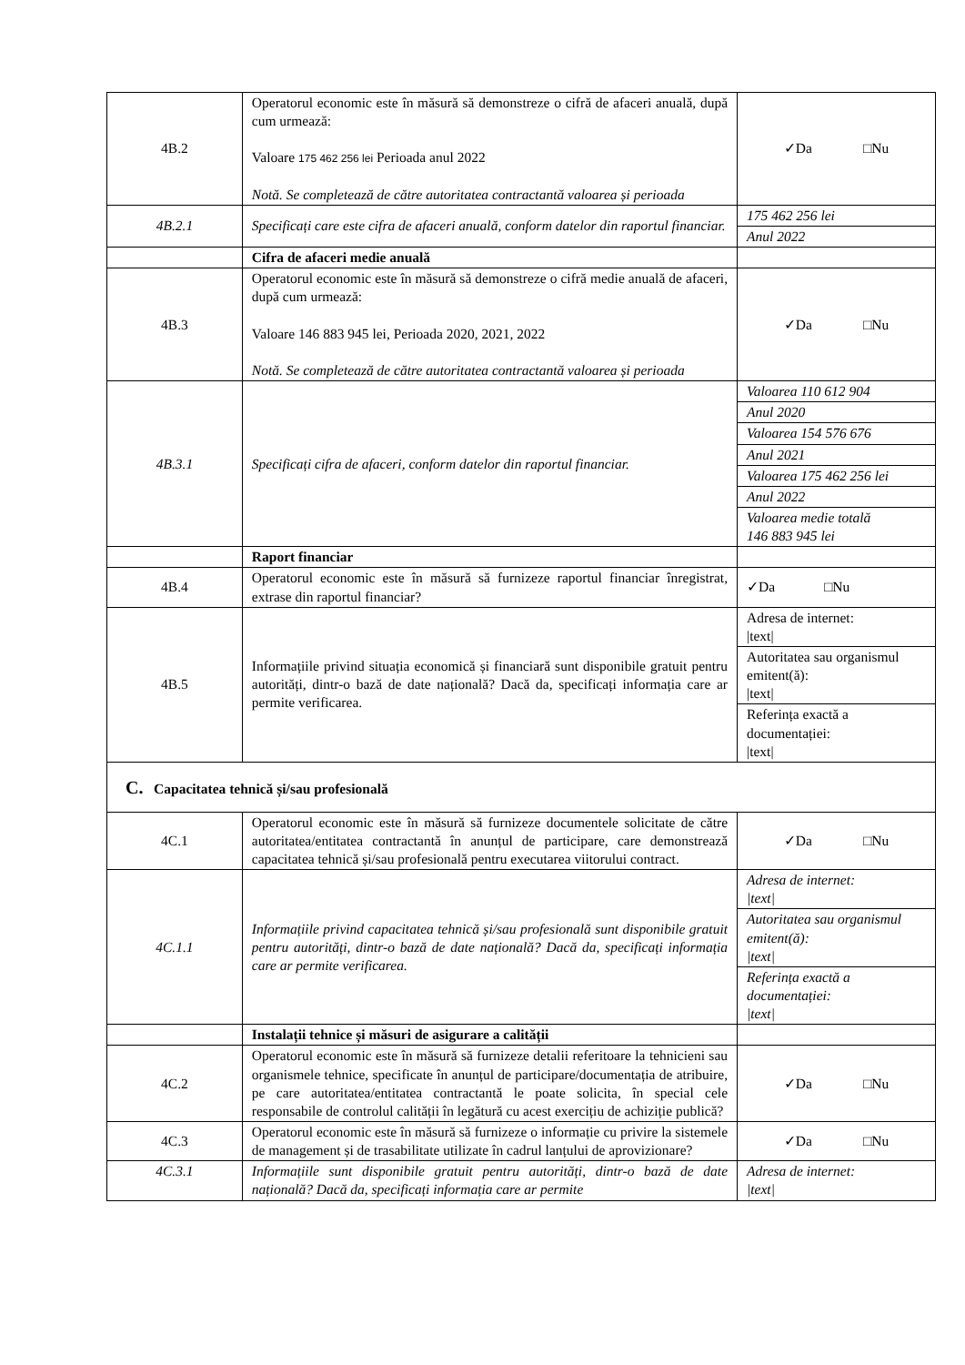| 4B.2 | Operatorul economic este în măsură să demonstreze o cifră de afaceri anuală, după cum urmează: Valoare 175 462 256 lei Perioada anul 2022 Notă. Se completează de către autoritatea contractantă valoarea și perioada | ✓Da □Nu |
| 4B.2.1 | Specificați care este cifra de afaceri anuală, conform datelor din raportul financiar. | 175 462 256 lei Anul 2022 |
| | Cifra de afaceri medie anuală | |
| 4B.3 | Operatorul economic este în măsură să demonstreze o cifră medie anuală de afaceri, după cum urmează: Valoare 146 883 945 lei, Perioada 2020, 2021, 2022 Notă. Se completează de către autoritatea contractantă valoarea și perioada | ✓Da □Nu |
| 4B.3.1 | Specificați cifra de afaceri, conform datelor din raportul financiar. | Valoarea 110 612 904 Anul 2020 Valoarea 154 576 676 Anul 2021 Valoarea 175 462 256 lei Anul 2022 Valoarea medie totală 146 883 945 lei |
| | Raport financiar | |
| 4B.4 | Operatorul economic este în măsură să furnizeze raportul financiar înregistrat, extrase din raportul financiar? | ✓Da □Nu |
| 4B.5 | Informațiile privind situația economică și financiară sunt disponibile gratuit pentru autorități, dintr-o bază de date națională? Dacă da, specificați informația care ar permite verificarea. | Adresa de internet: /text/ Autoritatea sau organismul emitent(ă): /text/ Referința exactă a documentației: /text/ |
| C. Capacitatea tehnică și/sau profesională | | |
| 4C.1 | Operatorul economic este în măsură să furnizeze documentele solicitate de către autoritatea/entitatea contractantă în anunțul de participare, care demonstrează capacitatea tehnică și/sau profesională pentru executarea viitorului contract. | ✓Da □Nu |
| 4C.1.1 | Informațiile privind capacitatea tehnică și/sau profesională sunt disponibile gratuit pentru autorități, dintr-o bază de date națională? Dacă da, specificați informația care ar permite verificarea. | Adresa de internet: /text/ Autoritatea sau organismul emitent(ă): /text/ Referința exactă a documentației: /text/ |
| | Instalații tehnice și măsuri de asigurare a calității | |
| 4C.2 | Operatorul economic este în măsură să furnizeze detalii referitoare la tehnicieni sau organismele tehnice, specificate în anunțul de participare/documentația de atribuire, pe care autoritatea/entitatea contractantă le poate solicita, în special cele responsabile de controlul calității în legătură cu acest exercițiu de achiziție publică? | ✓Da □Nu |
| 4C.3 | Operatorul economic este în măsură să furnizeze o informație cu privire la sistemele de management și de trasabilitate utilizate în cadrul lanțului de aprovizionare? | ✓Da □Nu |
| 4C.3.1 | Informațiile sunt disponibile gratuit pentru autorități, dintr-o bază de date națională? Dacă da, specificați informația care ar permite | Adresa de internet: /text/ |